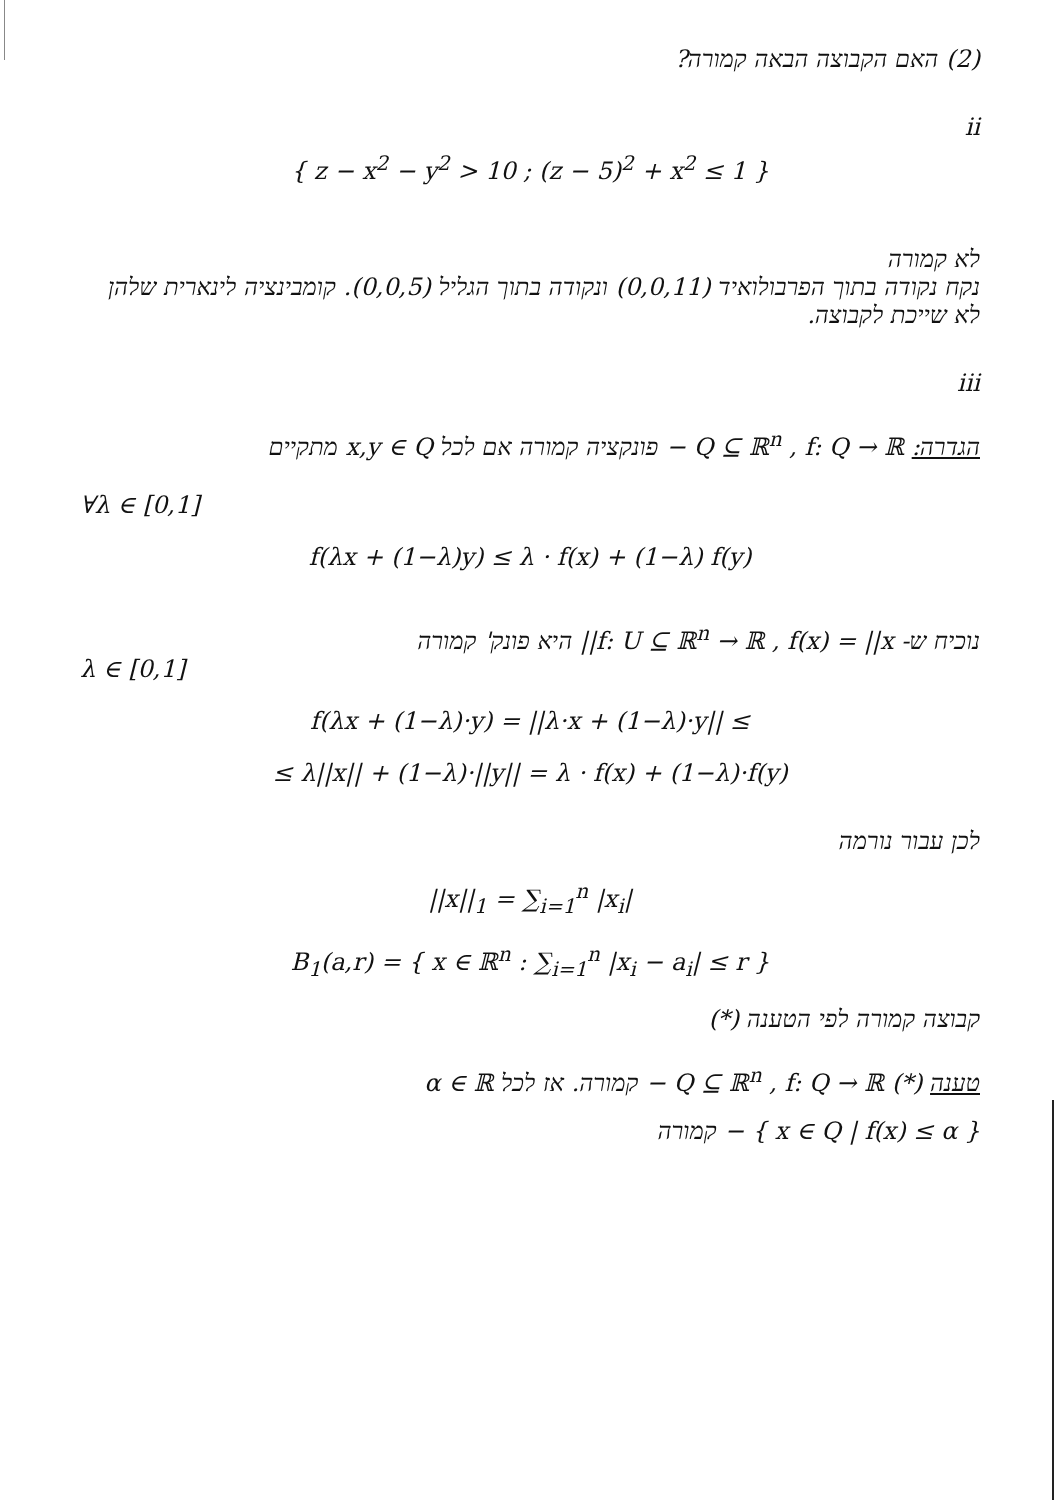(2) האם הקבוצה הבאה קמורה?
ii
{ z − x<sup>2</sup> − y<sup>2</sup> > 10 ; (z − 5)<sup>2</sup> + x<sup>2</sup> ≤ 1 }
לא קמורה
נקח נקודה בתוך הפרבולואיד (0,0,11) ונקודה בתוך הגליל (0,0,5). קומבינציה לינארית שלהן לא שייכת לקבוצה.
iii
הגדרה: Q ⊆ ℝ<sup>n</sup> , f: Q → ℝ − פונקציה קמורה אם לכל x,y ∈ Q מתקיים
∀λ ∈ [0,1]
f(λx + (1−λ)y) ≤ λ · f(x) + (1−λ) f(y)
נוכיח ש- f: U ⊆ ℝ<sup>n</sup> → ℝ , f(x) = ||x|| היא פונק' קמורה
λ ∈ [0,1]
f(λx + (1−λ)·y) = ||λ·x + (1−λ)·y|| ≤
≤ λ||x|| + (1−λ)·||y|| = λ · f(x) + (1−λ)·f(y)
לכן עבור נורמה
||x||<sub>1</sub> = ∑<sub>i=1</sub><sup>n</sup> |x<sub>i</sub>|
B<sub>1</sub>(a,r) = { x ∈ ℝ<sup>n</sup> : ∑<sub>i=1</sub><sup>n</sup> |x<sub>i</sub> − a<sub>i</sub>| ≤ r }
קבוצה קמורה לפי הטענה (*)
טענה (*) Q ⊆ ℝ<sup>n</sup> , f: Q → ℝ − קמורה. אז לכל α ∈ ℝ
{ x ∈ Q | f(x) ≤ α } − קמורה